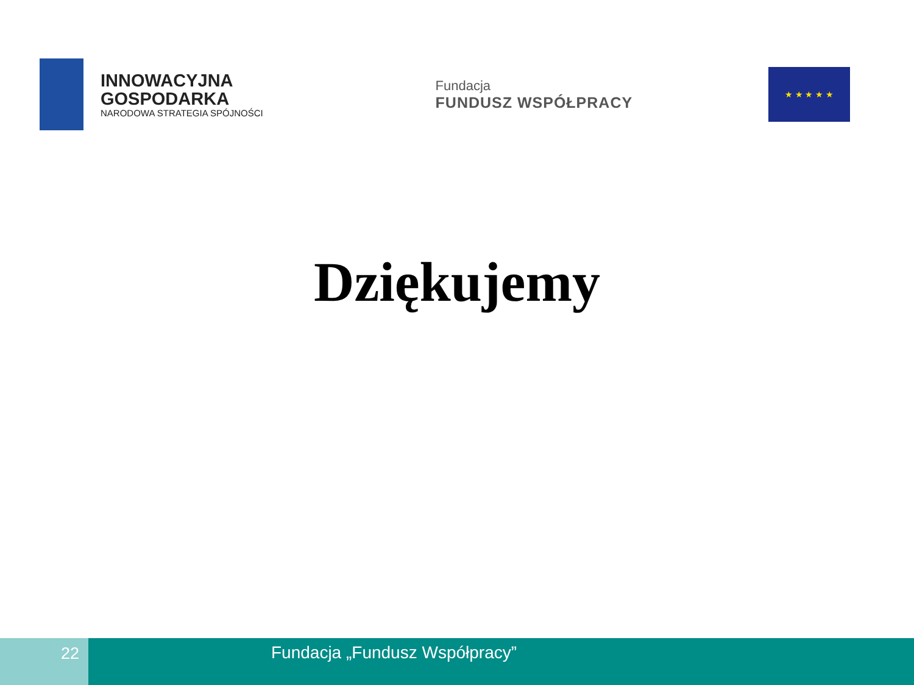INNOWACYJNA
GOSPODARKA
NARODOWA STRATEGIA SPÓJNOŚCI
Fundacja
FUNDUSZ WSPÓŁPRACY
★ ★ ★ ★ ★
Dziękujemy
22 Fundacja „Fundusz Współpracy”